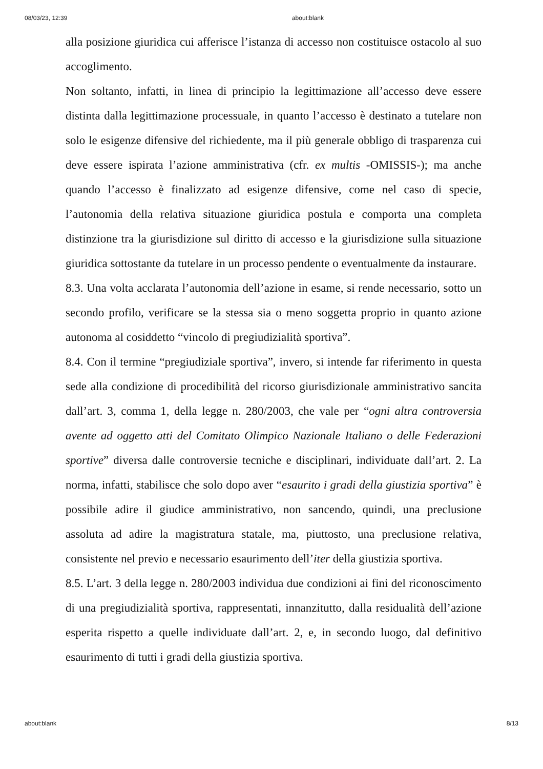08/03/23, 12:39 about:blank
alla posizione giuridica cui afferisce l’istanza di accesso non costituisce ostacolo al suo accoglimento.
Non soltanto, infatti, in linea di principio la legittimazione all’accesso deve essere distinta dalla legittimazione processuale, in quanto l’accesso è destinato a tutelare non solo le esigenze difensive del richiedente, ma il più generale obbligo di trasparenza cui deve essere ispirata l’azione amministrativa (cfr. ex multis -OMISSIS-); ma anche quando l’accesso è finalizzato ad esigenze difensive, come nel caso di specie, l’autonomia della relativa situazione giuridica postula e comporta una completa distinzione tra la giurisdizione sul diritto di accesso e la giurisdizione sulla situazione giuridica sottostante da tutelare in un processo pendente o eventualmente da instaurare.
8.3. Una volta acclarata l’autonomia dell’azione in esame, si rende necessario, sotto un secondo profilo, verificare se la stessa sia o meno soggetta proprio in quanto azione autonoma al cosiddetto “vincolo di pregiudizialità sportiva”.
8.4. Con il termine “pregiudiziale sportiva”, invero, si intende far riferimento in questa sede alla condizione di procedibilità del ricorso giurisdizionale amministrativo sancita dall’art. 3, comma 1, della legge n. 280/2003, che vale per “ogni altra controversia avente ad oggetto atti del Comitato Olimpico Nazionale Italiano o delle Federazioni sportive” diversa dalle controversie tecniche e disciplinari, individuate dall’art. 2. La norma, infatti, stabilisce che solo dopo aver “esaurito i gradi della giustizia sportiva” è possibile adire il giudice amministrativo, non sancendo, quindi, una preclusione assoluta ad adire la magistratura statale, ma, piuttosto, una preclusione relativa, consistente nel previo e necessario esaurimento dell’iter della giustizia sportiva.
8.5. L’art. 3 della legge n. 280/2003 individua due condizioni ai fini del riconoscimento di una pregiudizialità sportiva, rappresentati, innanzitutto, dalla residualità dell’azione esperita rispetto a quelle individuate dall’art. 2, e, in secondo luogo, dal definitivo esaurimento di tutti i gradi della giustizia sportiva.
about:blank 8/13